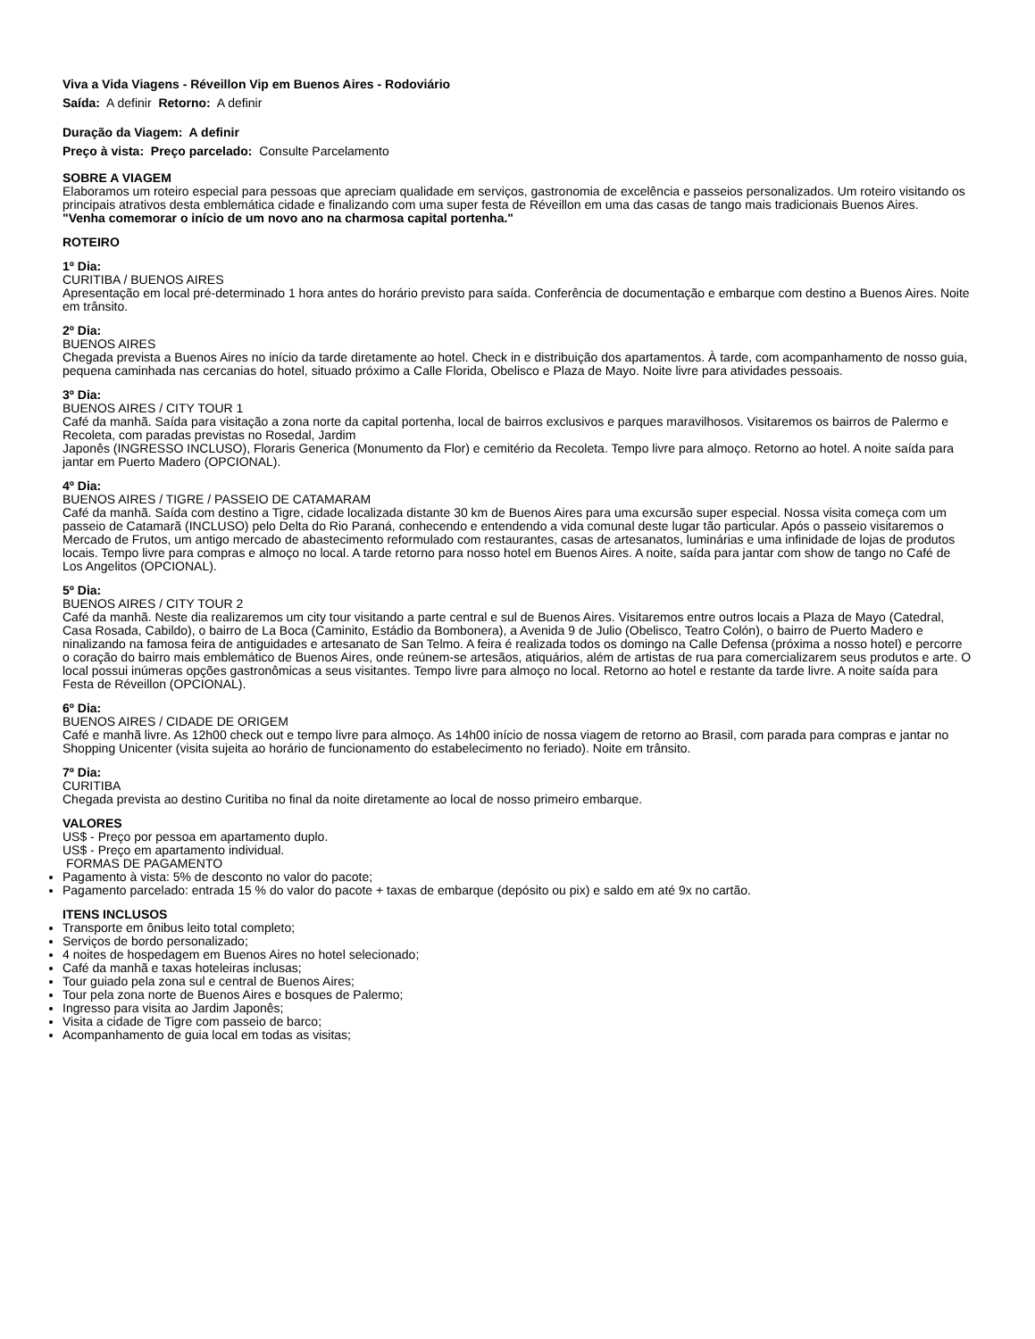Viva a Vida Viagens - Réveillon Vip em Buenos Aires - Rodoviário
Saída: A definir Retorno: A definir
Duração da Viagem: A definir
Preço à vista: Preço parcelado: Consulte Parcelamento
SOBRE A VIAGEM
Elaboramos um roteiro especial para pessoas que apreciam qualidade em serviços, gastronomia de excelência e passeios personalizados. Um roteiro visitando os principais atrativos desta emblemática cidade e finalizando com uma super festa de Réveillon em uma das casas de tango mais tradicionais Buenos Aires.
"Venha comemorar o início de um novo ano na charmosa capital portenha."
ROTEIRO
1º Dia:
CURITIBA / BUENOS AIRES
Apresentação em local pré-determinado 1 hora antes do horário previsto para saída. Conferência de documentação e embarque com destino a Buenos Aires. Noite em trânsito.
2º Dia:
BUENOS AIRES
Chegada prevista a Buenos Aires no início da tarde diretamente ao hotel. Check in e distribuição dos apartamentos. À tarde, com acompanhamento de nosso guia, pequena caminhada nas cercanias do hotel, situado próximo a Calle Florida, Obelisco e Plaza de Mayo. Noite livre para atividades pessoais.
3º Dia:
BUENOS AIRES / CITY TOUR 1
Café da manhã. Saída para visitação a zona norte da capital portenha, local de bairros exclusivos e parques maravilhosos. Visitaremos os bairros de Palermo e Recoleta, com paradas previstas no Rosedal, Jardim
Japonês (INGRESSO INCLUSO), Floraris Generica (Monumento da Flor) e cemitério da Recoleta. Tempo livre para almoço. Retorno ao hotel. A noite saída para jantar em Puerto Madero (OPCIONAL).
4º Dia:
BUENOS AIRES / TIGRE / PASSEIO DE CATAMARAM
Café da manhã. Saída com destino a Tigre, cidade localizada distante 30 km de Buenos Aires para uma excursão super especial. Nossa visita começa com um passeio de Catamarã (INCLUSO) pelo Delta do Rio Paraná, conhecendo e entendendo a vida comunal deste lugar tão particular. Após o passeio visitaremos o Mercado de Frutos, um antigo mercado de abastecimento reformulado com restaurantes, casas de artesanatos, luminárias e uma infinidade de lojas de produtos locais. Tempo livre para compras e almoço no local. A tarde retorno para nosso hotel em Buenos Aires. A noite, saída para jantar com show de tango no Café de Los Angelitos (OPCIONAL).
5º Dia:
BUENOS AIRES / CITY TOUR 2
Café da manhã. Neste dia realizaremos um city tour visitando a parte central e sul de Buenos Aires. Visitaremos entre outros locais a Plaza de Mayo (Catedral, Casa Rosada, Cabildo), o bairro de La Boca (Caminito, Estádio da Bombonera), a Avenida 9 de Julio (Obelisco, Teatro Colón), o bairro de Puerto Madero e ninalizando na famosa feira de antiguidades e artesanato de San Telmo. A feira é realizada todos os domingo na Calle Defensa (próxima a nosso hotel) e percorre o coração do bairro mais emblemático de Buenos Aires, onde reúnem-se artesãos, atiquários, além de artistas de rua para comercializarem seus produtos e arte. O local possui inúmeras opções gastronômicas a seus visitantes. Tempo livre para almoço no local. Retorno ao hotel e restante da tarde livre. A noite saída para Festa de Réveillon (OPCIONAL).
6º Dia:
BUENOS AIRES / CIDADE DE ORIGEM
Café e manhã livre. As 12h00 check out e tempo livre para almoço. As 14h00 início de nossa viagem de retorno ao Brasil, com parada para compras e jantar no Shopping Unicenter (visita sujeita ao horário de funcionamento do estabelecimento no feriado). Noite em trânsito.
7º Dia:
CURITIBA
Chegada prevista ao destino Curitiba no final da noite diretamente ao local de nosso primeiro embarque.
VALORES
US$ - Preço por pessoa em apartamento duplo.
US$ - Preço em apartamento individual.
FORMAS DE PAGAMENTO
Pagamento à vista: 5% de desconto no valor do pacote;
Pagamento parcelado: entrada 15 % do valor do pacote + taxas de embarque (depósito ou pix) e saldo em até 9x no cartão.
ITENS INCLUSOS
Transporte em ônibus leito total completo;
Serviços de bordo personalizado;
4 noites de hospedagem em Buenos Aires no hotel selecionado;
Café da manhã e taxas hoteleiras inclusas;
Tour guiado pela zona sul e central de Buenos Aires;
Tour pela zona norte de Buenos Aires e bosques de Palermo;
Ingresso para visita ao Jardim Japonês;
Visita a cidade de Tigre com passeio de barco;
Acompanhamento de guia local em todas as visitas;